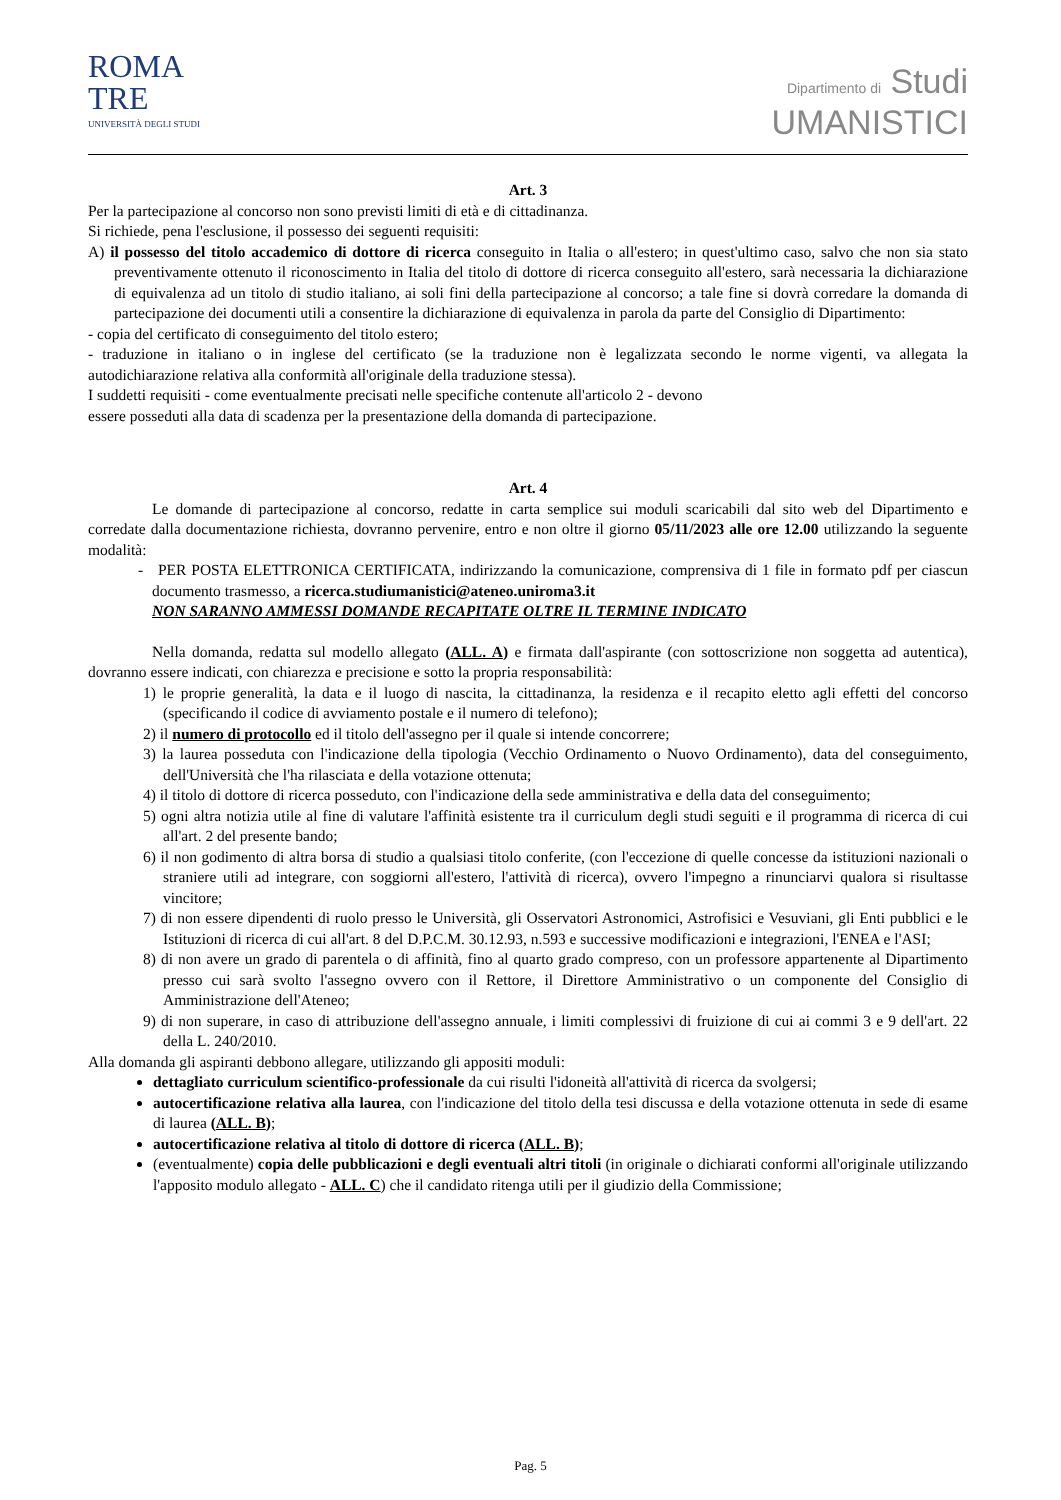ROMA
TRE
UNIVERSITÀ DEGLI STUDI
Dipartimento di Studi
UMANISTICI
Art. 3
Per la partecipazione al concorso non sono previsti limiti di età e di cittadinanza.
Si richiede, pena l'esclusione, il possesso dei seguenti requisiti:
A) il possesso del titolo accademico di dottore di ricerca conseguito in Italia o all'estero; in quest'ultimo caso, salvo che non sia stato preventivamente ottenuto il riconoscimento in Italia del titolo di dottore di ricerca conseguito all'estero, sarà necessaria la dichiarazione di equivalenza ad un titolo di studio italiano, ai soli fini della partecipazione al concorso; a tale fine si dovrà corredare la domanda di partecipazione dei documenti utili a consentire la dichiarazione di equivalenza in parola da parte del Consiglio di Dipartimento:
- copia del certificato di conseguimento del titolo estero;
- traduzione in italiano o in inglese del certificato (se la traduzione non è legalizzata secondo le norme vigenti, va allegata la autodichiarazione relativa alla conformità all'originale della traduzione stessa).
I suddetti requisiti - come eventualmente precisati nelle specifiche contenute all'articolo 2 - devono
essere posseduti alla data di scadenza per la presentazione della domanda di partecipazione.
Art. 4
Le domande di partecipazione al concorso, redatte in carta semplice sui moduli scaricabili dal sito web del Dipartimento e corredate dalla documentazione richiesta, dovranno pervenire, entro e non oltre il giorno 05/11/2023 alle ore 12.00 utilizzando la seguente modalità:
- PER POSTA ELETTRONICA CERTIFICATA, indirizzando la comunicazione, comprensiva di 1 file in formato pdf per ciascun documento trasmesso, a ricerca.studiumanistici@ateneo.uniroma3.it
NON SARANNO AMMESSI DOMANDE RECAPITATE OLTRE IL TERMINE INDICATO
Nella domanda, redatta sul modello allegato (ALL. A) e firmata dall'aspirante (con sottoscrizione non soggetta ad autentica), dovranno essere indicati, con chiarezza e precisione e sotto la propria responsabilità:
1) le proprie generalità, la data e il luogo di nascita, la cittadinanza, la residenza e il recapito eletto agli effetti del concorso (specificando il codice di avviamento postale e il numero di telefono);
2) il numero di protocollo ed il titolo dell'assegno per il quale si intende concorrere;
3) la laurea posseduta con l'indicazione della tipologia (Vecchio Ordinamento o Nuovo Ordinamento), data del conseguimento, dell'Università che l'ha rilasciata e della votazione ottenuta;
4) il titolo di dottore di ricerca posseduto, con l'indicazione della sede amministrativa e della data del conseguimento;
5) ogni altra notizia utile al fine di valutare l'affinità esistente tra il curriculum degli studi seguiti e il programma di ricerca di cui all'art. 2 del presente bando;
6) il non godimento di altra borsa di studio a qualsiasi titolo conferite, (con l'eccezione di quelle concesse da istituzioni nazionali o straniere utili ad integrare, con soggiorni all'estero, l'attività di ricerca), ovvero l'impegno a rinunciarvi qualora si risultasse vincitore;
7) di non essere dipendenti di ruolo presso le Università, gli Osservatori Astronomici, Astrofisici e Vesuviani, gli Enti pubblici e le Istituzioni di ricerca di cui all'art. 8 del D.P.C.M. 30.12.93, n.593 e successive modificazioni e integrazioni, l'ENEA e l'ASI;
8) di non avere un grado di parentela o di affinità, fino al quarto grado compreso, con un professore appartenente al Dipartimento presso cui sarà svolto l'assegno ovvero con il Rettore, il Direttore Amministrativo o un componente del Consiglio di Amministrazione dell'Ateneo;
9) di non superare, in caso di attribuzione dell'assegno annuale, i limiti complessivi di fruizione di cui ai commi 3 e 9 dell'art. 22 della L. 240/2010.
Alla domanda gli aspiranti debbono allegare, utilizzando gli appositi moduli:
dettagliato curriculum scientifico-professionale da cui risulti l'idoneità all'attività di ricerca da svolgersi;
autocertificazione relativa alla laurea, con l'indicazione del titolo della tesi discussa e della votazione ottenuta in sede di esame di laurea (ALL. B);
autocertificazione relativa al titolo di dottore di ricerca (ALL. B);
(eventualmente) copia delle pubblicazioni e degli eventuali altri titoli (in originale o dichiarati conformi all'originale utilizzando l'apposito modulo allegato - ALL. C) che il candidato ritenga utili per il giudizio della Commissione;
Pag. 5